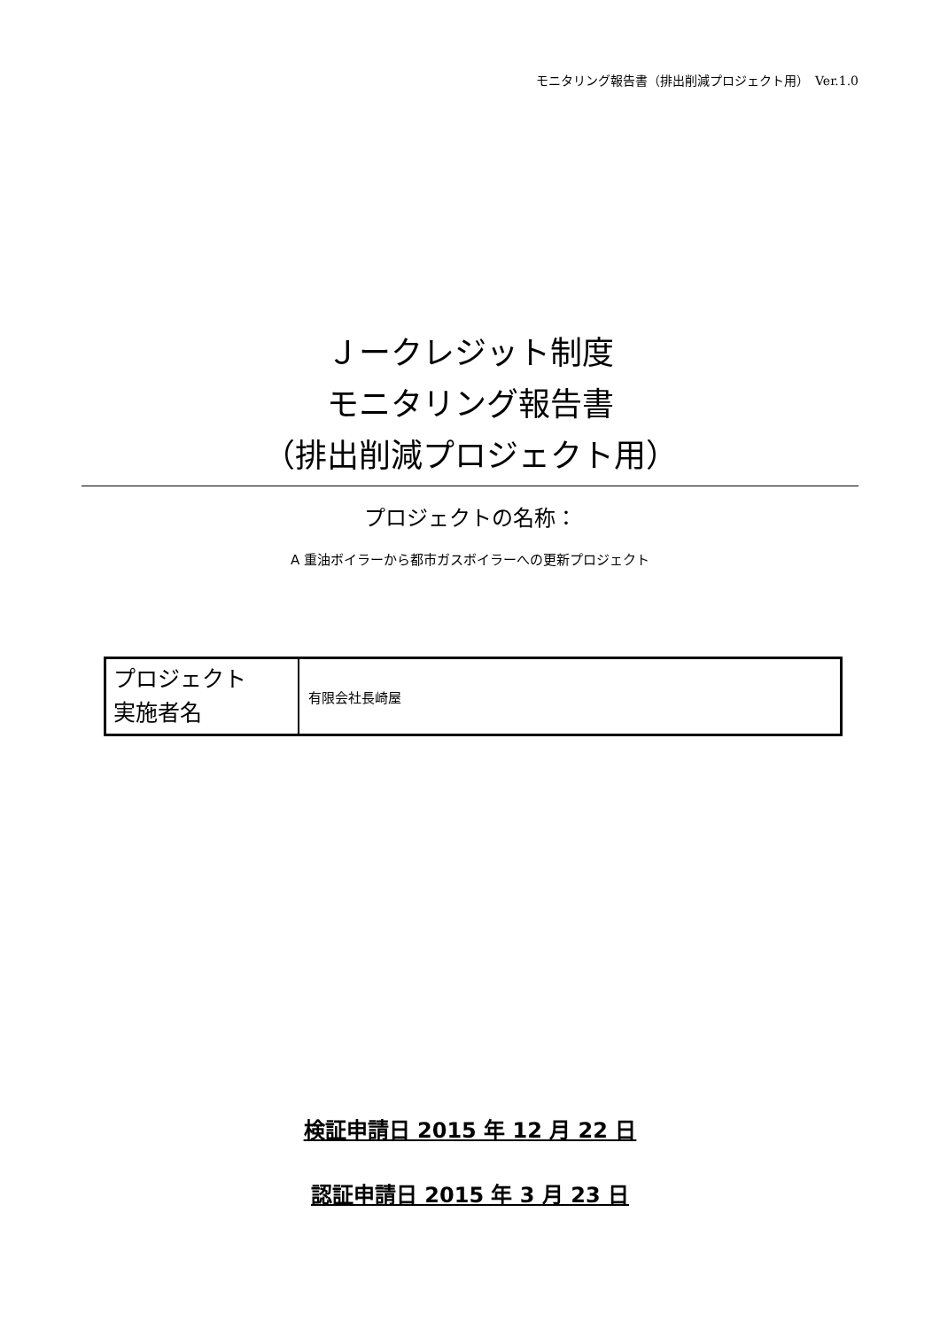モニタリング報告書（排出削減プロジェクト用）　Ver.1.0
Ｊークレジット制度
モニタリング報告書
（排出削減プロジェクト用）
プロジェクトの名称：
A 重油ボイラーから都市ガスボイラーへの更新プロジェクト
| プロジェクト 実施者名 | 有限会社長崎屋 |
検証申請日 2015 年 12 月 22 日
認証申請日 2015 年 3 月 23 日